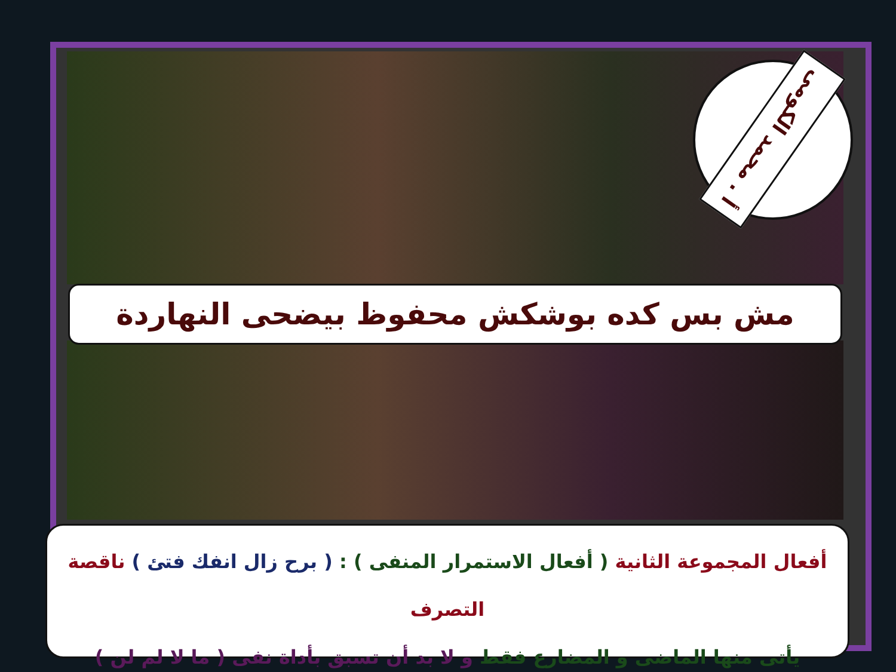أ . محمد الكومى
مش بس كده بوشكش محفوظ بيضحى النهاردة
أفعال المجموعة الثانية ( أفعال الاستمرار المنفى ) : ( برح زال انفك فتئ ) ناقصة التصرف
يأتى منها الماضى و المضارع فقط و لا بد أن تسبق بأداة نفى ( ما لا لم لن )